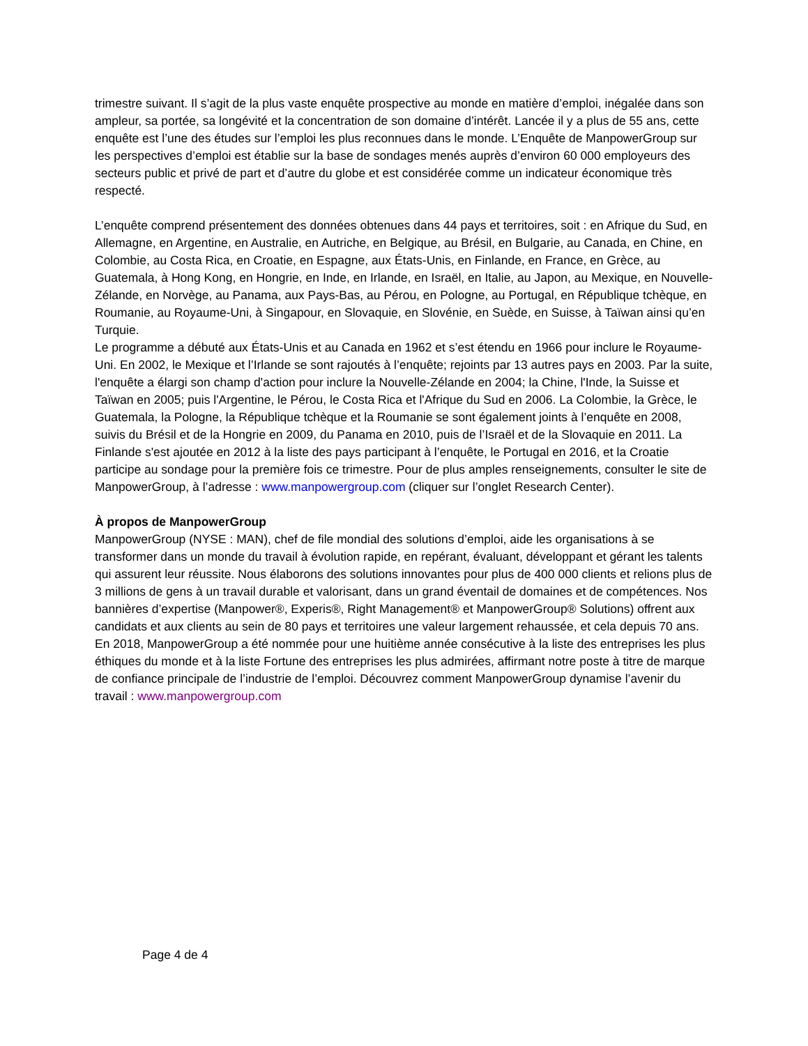trimestre suivant. Il s’agit de la plus vaste enquête prospective au monde en matière d’emploi, inégalée dans son ampleur, sa portée, sa longévité et la concentration de son domaine d’intérêt. Lancée il y a plus de 55 ans, cette enquête est l’une des études sur l’emploi les plus reconnues dans le monde. L’Enquête de ManpowerGroup sur les perspectives d’emploi est établie sur la base de sondages menés auprès d’environ 60 000 employeurs des secteurs public et privé de part et d’autre du globe et est considérée comme un indicateur économique très respecté.
L’enquête comprend présentement des données obtenues dans 44 pays et territoires, soit : en Afrique du Sud, en Allemagne, en Argentine, en Australie, en Autriche, en Belgique, au Brésil, en Bulgarie, au Canada, en Chine, en Colombie, au Costa Rica, en Croatie, en Espagne, aux États-Unis, en Finlande, en France, en Grèce, au Guatemala, à Hong Kong, en Hongrie, en Inde, en Irlande, en Israël, en Italie, au Japon, au Mexique, en Nouvelle-Zélande, en Norvège, au Panama, aux Pays-Bas, au Pérou, en Pologne, au Portugal, en République tchèque, en Roumanie, au Royaume-Uni, à Singapour, en Slovaquie, en Slovénie, en Suède, en Suisse, à Taïwan ainsi qu’en Turquie.
Le programme a débuté aux États-Unis et au Canada en 1962 et s’est étendu en 1966 pour inclure le Royaume-Uni. En 2002, le Mexique et l’Irlande se sont rajoutés à l’enquête; rejoints par 13 autres pays en 2003. Par la suite, l'enquête a élargi son champ d'action pour inclure la Nouvelle-Zélande en 2004; la Chine, l'Inde, la Suisse et Taïwan en 2005; puis l'Argentine, le Pérou, le Costa Rica et l'Afrique du Sud en 2006. La Colombie, la Grèce, le Guatemala, la Pologne, la République tchèque et la Roumanie se sont également joints à l’enquête en 2008, suivis du Brésil et de la Hongrie en 2009, du Panama en 2010, puis de l’Israël et de la Slovaquie en 2011. La Finlande s'est ajoutée en 2012 à la liste des pays participant à l’enquête, le Portugal en 2016, et la Croatie participe au sondage pour la première fois ce trimestre. Pour de plus amples renseignements, consulter le site de ManpowerGroup, à l’adresse : www.manpowergroup.com (cliquer sur l’onglet Research Center).
À propos de ManpowerGroup
ManpowerGroup (NYSE : MAN), chef de file mondial des solutions d’emploi, aide les organisations à se transformer dans un monde du travail à évolution rapide, en repérant, évaluant, développant et gérant les talents qui assurent leur réussite. Nous élaborons des solutions innovantes pour plus de 400 000 clients et relions plus de 3 millions de gens à un travail durable et valorisant, dans un grand éventail de domaines et de compétences. Nos bannières d’expertise (Manpower®, Experis®, Right Management® et ManpowerGroup® Solutions) offrent aux candidats et aux clients au sein de 80 pays et territoires une valeur largement rehaussée, et cela depuis 70 ans. En 2018, ManpowerGroup a été nommée pour une huitième année consécutive à la liste des entreprises les plus éthiques du monde et à la liste Fortune des entreprises les plus admirées, affirmant notre poste à titre de marque de confiance principale de l’industrie de l’emploi. Découvrez comment ManpowerGroup dynamise l’avenir du
travail : www.manpowergroup.com
Page 4 de 4